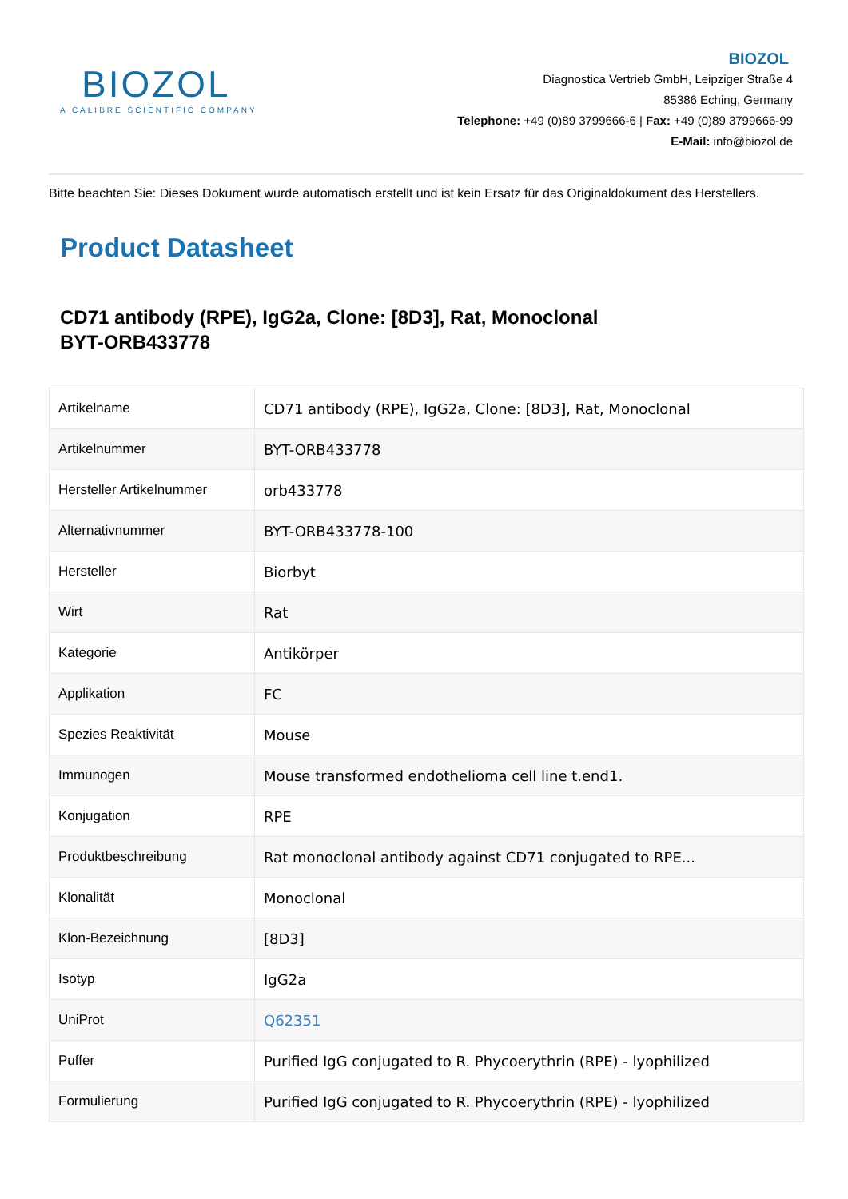BIOZOL
A CALIBRE SCIENTIFIC COMPANY
BIOZOL
Diagnostica Vertrieb GmbH, Leipziger Straße 4
85386 Eching, Germany
Telephone: +49 (0)89 3799666-6 | Fax: +49 (0)89 3799666-99
E-Mail: info@biozol.de
Bitte beachten Sie: Dieses Dokument wurde automatisch erstellt und ist kein Ersatz für das Originaldokument des Herstellers.
Product Datasheet
CD71 antibody (RPE), IgG2a, Clone: [8D3], Rat, Monoclonal
BYT-ORB433778
| Artikelname | CD71 antibody (RPE), IgG2a, Clone: [8D3], Rat, Monoclonal |
| Artikelnummer | BYT-ORB433778 |
| Hersteller Artikelnummer | orb433778 |
| Alternativnummer | BYT-ORB433778-100 |
| Hersteller | Biorbyt |
| Wirt | Rat |
| Kategorie | Antikörper |
| Applikation | FC |
| Spezies Reaktivität | Mouse |
| Immunogen | Mouse transformed endothelioma cell line t.end1. |
| Konjugation | RPE |
| Produktbeschreibung | Rat monoclonal antibody against CD71 conjugated to RPE... |
| Klonalität | Monoclonal |
| Klon-Bezeichnung | [8D3] |
| Isotyp | IgG2a |
| UniProt | Q62351 |
| Puffer | Purified IgG conjugated to R. Phycoerythrin (RPE) - lyophilized |
| Formulierung | Purified IgG conjugated to R. Phycoerythrin (RPE) - lyophilized |